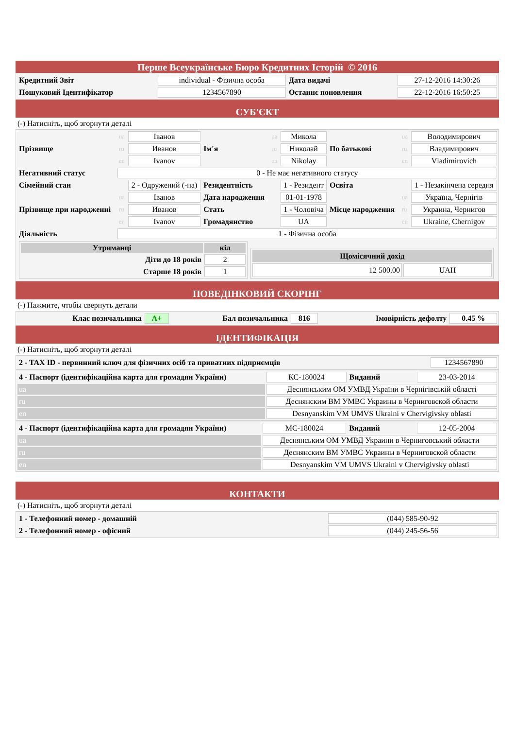Перше Всеукраїнське Бюро Кредитних Історій © 2016
| Кредитний Звіт | individual - Фізична особа | Дата видачі | 27-12-2016 14:30:26 |
| Пошуковий Ідентифікатор | 1234567890 | Останнє поновлення | 22-12-2016 16:50:25 |
СУБ'ЄКТ
(-) Натисніть, щоб згорнути деталі
| Прізвище | ua | Іванов | Ім'я | ua | Микола | По батькові | ua | Володимирович |
| | ru | Иванов | | ru | Николай | | ru | Владимирович |
| | en | Ivanov | | en | Nikolay | | en | Vladimirovich |
| Негативний статус | 0 - Не має негативного статусу | | | | | | | |
| Сімейний стан | | 2 - Одружений (-на) | Резидентність | | 1 - Резидент | Освіта | | 1 - Незакінчена середня |
| Прізвище при народженні | ua | Іванов | Дата народження | | 01-01-1978 | Місце народження | ua | Україна, Чернігів |
| | ru | Иванов | Стать | | 1 - Чоловіча | | ru | Украина, Чернигов |
| | en | Ivanov | Громадянство | | UA | | en | Ukraine, Chernigov |
| Діяльність | 1 - Фізична особа | | | | | | | |
| / Утриманці / кіл / / Діти до 18 років / 2 / / Старше 18 років / 1 / / Щомісячний дохід / / / 12 500.00 / UAH / | | | | | | | | |
ПОВЕДІНКОВИЙ СКОРІНГ
(-) Нажмите, чтобы свернуть детали
| Клас позичальника | A+ | Бал позичальника | 816 | Імовірність дефолту | 0.45 % |
ІДЕНТИФІКАЦІЯ
(-) Натисніть, щоб згорнути деталі
| 2 - TAX ID - первинний ключ для фізичних осіб та приватних підприємців | 1234567890 |
| 4 - Паспорт (ідентифікаційна карта для громадян України) | КС-180024 | Виданий | 23-03-2014 |
| ua | Деснянським ОМ УМВД України в Чернігівській області | | |
| ru | Деснянским ВМ УМВС Украины в Черниговской области | | |
| en | Desnyanskim VM UMVS Ukraini v Chervigivsky oblasti | | |
| 4 - Паспорт (ідентифікаційна карта для громадян України) | МС-180024 | Виданий | 12-05-2004 |
| ua | Деснянським ОМ УМВД Украини в Черниговський области | | |
| ru | Деснянским ВМ УМВС Украины в Черниговской области | | |
| en | Desnyanskim VM UMVS Ukraini v Chervigivsky oblasti | | |
КОНТАКТИ
(-) Натисніть, щоб згорнути деталі
| 1 - Телефонний номер - домашній | (044) 585-90-92 |
| 2 - Телефонний номер - офісний | (044) 245-56-56 |